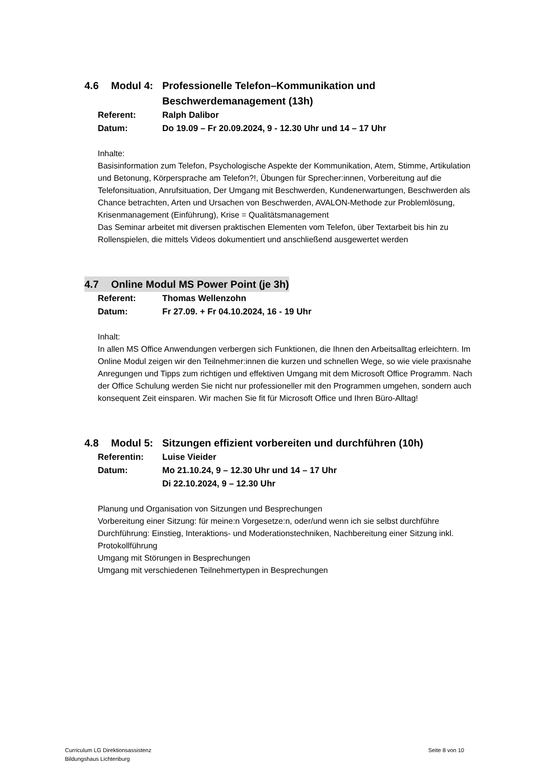4.6 Modul 4: Professionelle Telefon–Kommunikation und Beschwerdemanagement (13h)
Referent: Ralph Dalibor
Datum: Do 19.09 – Fr 20.09.2024, 9 - 12.30 Uhr und 14 – 17 Uhr
Inhalte:
Basisinformation zum Telefon, Psychologische Aspekte der Kommunikation, Atem, Stimme, Artikulation und Betonung, Körpersprache am Telefon?!, Übungen für Sprecher:innen, Vorbereitung auf die Telefonsituation, Anrufsituation, Der Umgang mit Beschwerden, Kundenerwartungen, Beschwerden als Chance betrachten, Arten und Ursachen von Beschwerden, AVALON-Methode zur Problemlösung, Krisenmanagement (Einführung), Krise = Qualitätsmanagement
Das Seminar arbeitet mit diversen praktischen Elementen vom Telefon, über Textarbeit bis hin zu Rollenspielen, die mittels Videos dokumentiert und anschließend ausgewertet werden
4.7 Online Modul MS Power Point (je 3h)
Referent: Thomas Wellenzohn
Datum: Fr 27.09. + Fr 04.10.2024, 16 - 19 Uhr
Inhalt:
In allen MS Office Anwendungen verbergen sich Funktionen, die Ihnen den Arbeitsalltag erleichtern. Im Online Modul zeigen wir den Teilnehmer:innen die kurzen und schnellen Wege, so wie viele praxisnahe Anregungen und Tipps zum richtigen und effektiven Umgang mit dem Microsoft Office Programm. Nach der Office Schulung werden Sie nicht nur professioneller mit den Programmen umgehen, sondern auch konsequent Zeit einsparen. Wir machen Sie fit für Microsoft Office und Ihren Büro-Alltag!
4.8 Modul 5: Sitzungen effizient vorbereiten und durchführen (10h)
Referentin: Luise Vieider
Datum: Mo 21.10.24, 9 – 12.30 Uhr und 14 – 17 Uhr
Di 22.10.2024, 9 – 12.30 Uhr
Planung und Organisation von Sitzungen und Besprechungen
Vorbereitung einer Sitzung: für meine:n Vorgesetze:n, oder/und wenn ich sie selbst durchführe Durchführung: Einstieg, Interaktions- und Moderationstechniken, Nachbereitung einer Sitzung inkl. Protokollführung
Umgang mit Störungen in Besprechungen
Umgang mit verschiedenen Teilnehmertypen in Besprechungen
Curriculum LG Direktionsassistenz
Bildungshaus Lichtenburg
Seite 8 von 10